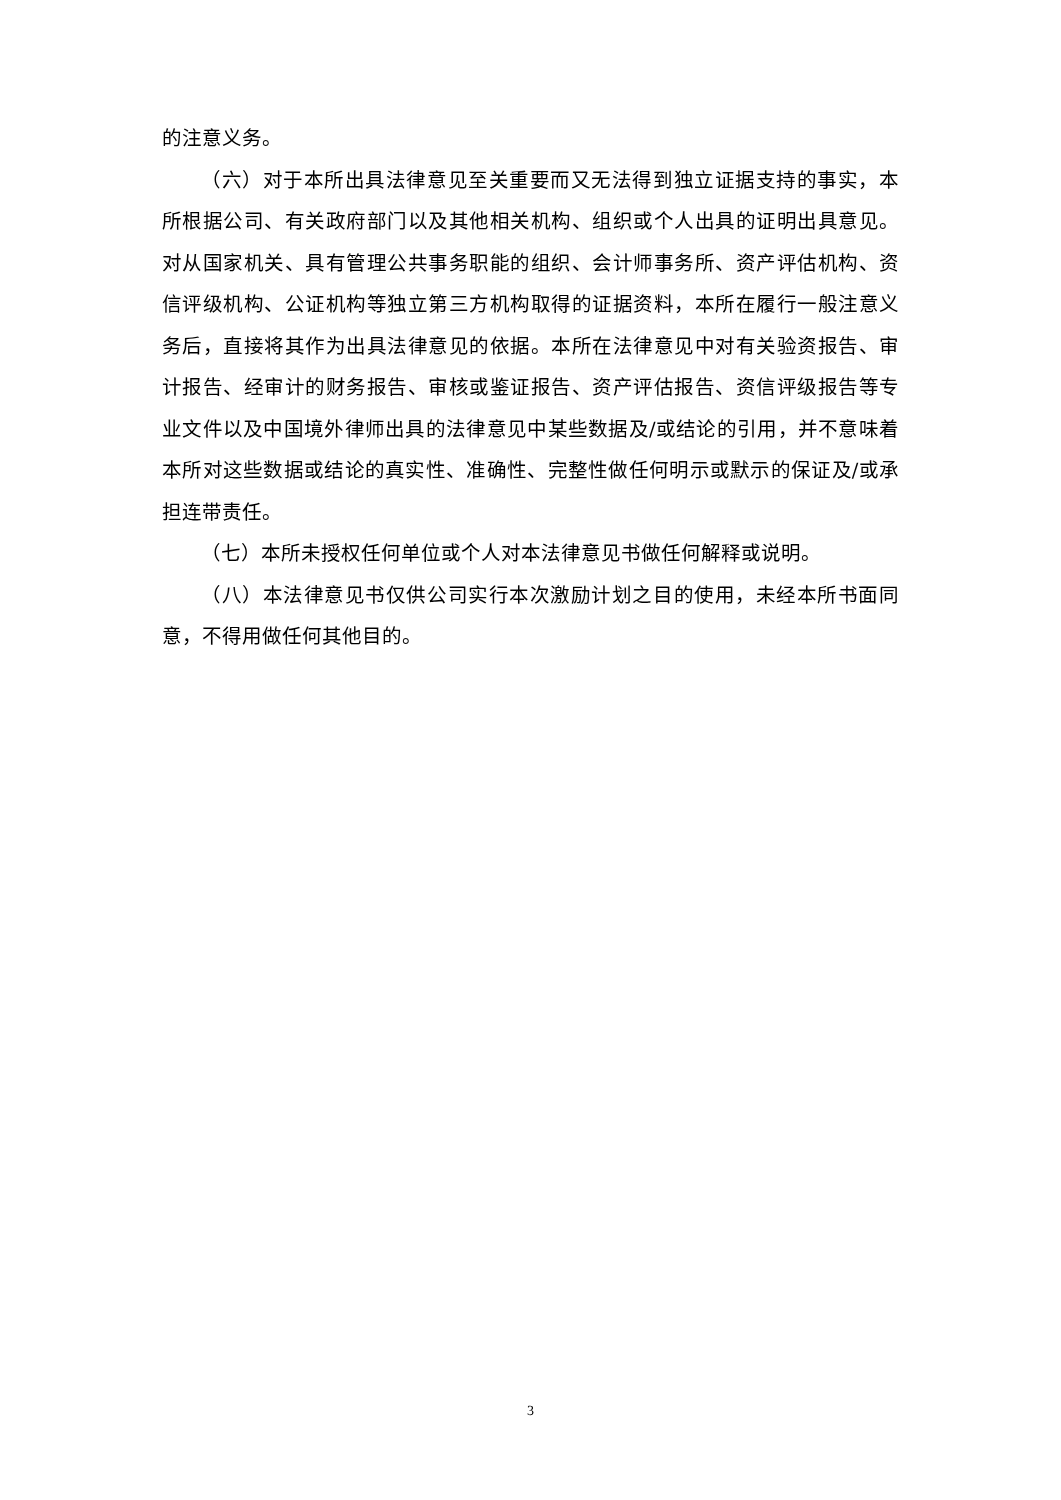的注意义务。
（六）对于本所出具法律意见至关重要而又无法得到独立证据支持的事实，本所根据公司、有关政府部门以及其他相关机构、组织或个人出具的证明出具意见。对从国家机关、具有管理公共事务职能的组织、会计师事务所、资产评估机构、资信评级机构、公证机构等独立第三方机构取得的证据资料，本所在履行一般注意义务后，直接将其作为出具法律意见的依据。本所在法律意见中对有关验资报告、审计报告、经审计的财务报告、审核或鉴证报告、资产评估报告、资信评级报告等专业文件以及中国境外律师出具的法律意见中某些数据及/或结论的引用，并不意味着本所对这些数据或结论的真实性、准确性、完整性做任何明示或默示的保证及/或承担连带责任。
（七）本所未授权任何单位或个人对本法律意见书做任何解释或说明。
（八）本法律意见书仅供公司实行本次激励计划之目的使用，未经本所书面同意，不得用做任何其他目的。
3